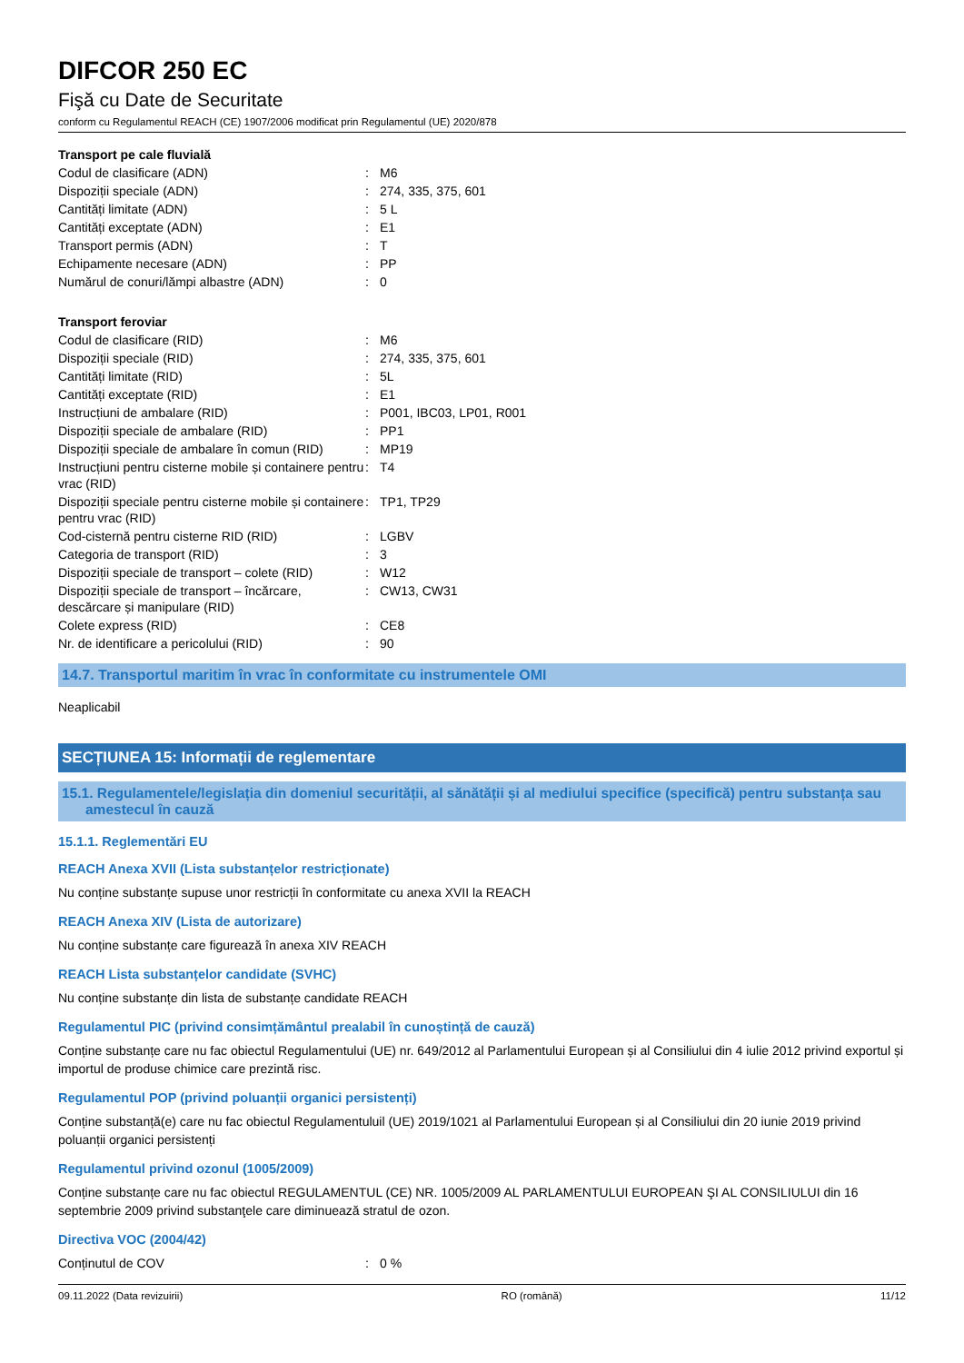DIFCOR 250 EC
Fişă cu Date de Securitate
conform cu Regulamentul REACH (CE) 1907/2006 modificat prin Regulamentul (UE) 2020/878
Transport pe cale fluvială
| Codul de clasificare (ADN) | : | M6 |
| Dispoziții speciale (ADN) | : | 274, 335, 375, 601 |
| Cantități limitate (ADN) | : | 5 L |
| Cantități exceptate (ADN) | : | E1 |
| Transport permis (ADN) | : | T |
| Echipamente necesare (ADN) | : | PP |
| Numărul de conuri/lămpi albastre (ADN) | : | 0 |
Transport feroviar
| Codul de clasificare (RID) | : | M6 |
| Dispoziții speciale (RID) | : | 274, 335, 375, 601 |
| Cantități limitate (RID) | : | 5L |
| Cantități exceptate (RID) | : | E1 |
| Instrucțiuni de ambalare (RID) | : | P001, IBC03, LP01, R001 |
| Dispoziții speciale de ambalare (RID) | : | PP1 |
| Dispoziții speciale de ambalare în comun (RID) | : | MP19 |
| Instrucțiuni pentru cisterne mobile și containere pentru vrac (RID) | : | T4 |
| Dispoziții speciale pentru cisterne mobile și containere pentru vrac (RID) | : | TP1, TP29 |
| Cod-cisternă pentru cisterne RID (RID) | : | LGBV |
| Categoria de transport (RID) | : | 3 |
| Dispoziții speciale de transport – colete (RID) | : | W12 |
| Dispoziții speciale de transport – încărcare, descărcare și manipulare (RID) | : | CW13, CW31 |
| Colete express (RID) | : | CE8 |
| Nr. de identificare a pericolului (RID) | : | 90 |
14.7. Transportul maritim în vrac în conformitate cu instrumentele OMI
Neaplicabil
SECȚIUNEA 15: Informații de reglementare
15.1. Regulamentele/legislația din domeniul securității, al sănătății și al mediului specifice (specifică) pentru substanța sau amestecul în cauză
15.1.1. Reglementări EU
REACH Anexa XVII (Lista substanțelor restricționate)
Nu conține substanțe supuse unor restricții în conformitate cu anexa XVII la REACH
REACH Anexa XIV (Lista de autorizare)
Nu conține substanțe care figurează în anexa XIV REACH
REACH Lista substanțelor candidate (SVHC)
Nu conține substanțe din lista de substanțe candidate REACH
Regulamentul PIC (privind consimțământul prealabil în cunoștință de cauză)
Conține substanțe care nu fac obiectul Regulamentului (UE) nr. 649/2012 al Parlamentului European și al Consiliului din 4 iulie 2012 privind exportul și importul de produse chimice care prezintă risc.
Regulamentul POP (privind poluanții organici persistenți)
Conține substanță(e) care nu fac obiectul Regulamentuluil (UE) 2019/1021 al Parlamentului European și al Consiliului din 20 iunie 2019 privind poluanții organici persistenți
Regulamentul privind ozonul (1005/2009)
Conține substanțe care nu fac obiectul REGULAMENTUL (CE) NR. 1005/2009 AL PARLAMENTULUI EUROPEAN ŞI AL CONSILIULUI din 16 septembrie 2009 privind substanţele care diminuează stratul de ozon.
Directiva VOC (2004/42)
| Conținutul de COV | : | 0 % |
09.11.2022 (Data revizuirii) RO (română) 11/12